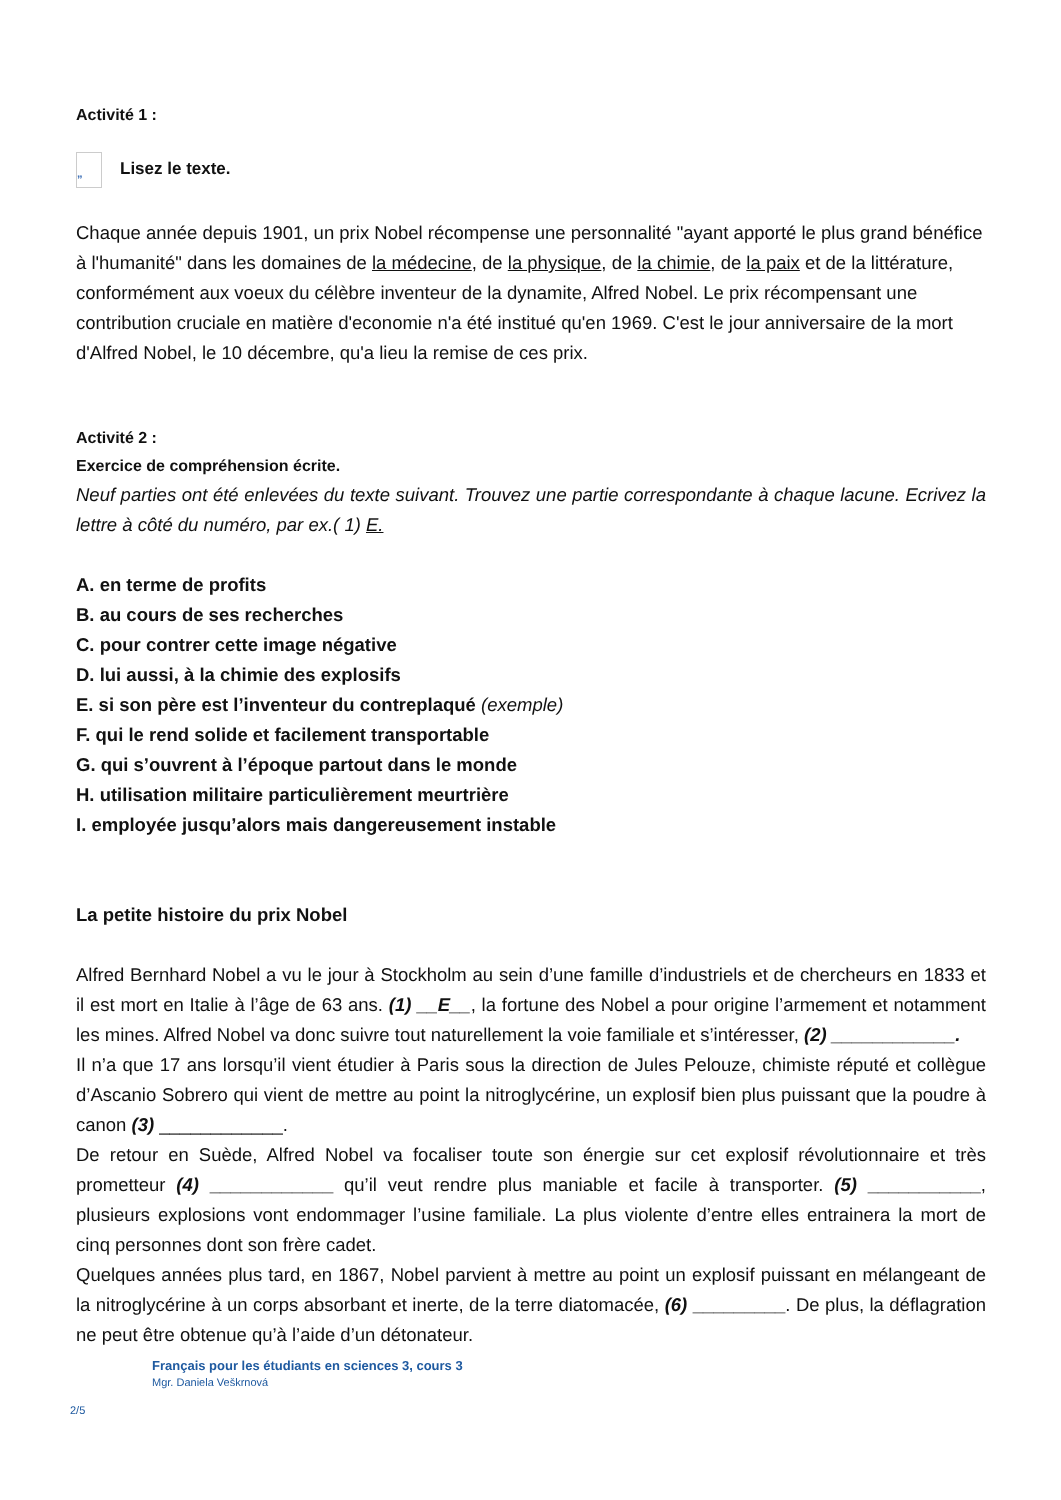Activité 1 :
” Lisez le texte.
Chaque année depuis 1901, un prix Nobel récompense une personnalité "ayant apporté le plus grand bénéfice à l'humanité" dans les domaines de la médecine, de la physique, de la chimie, de la paix et de la littérature, conformément aux voeux du célèbre inventeur de la dynamite, Alfred Nobel. Le prix récompensant une contribution cruciale en matière d'economie n'a été institué qu'en 1969. C'est le jour anniversaire de la mort d'Alfred Nobel, le 10 décembre, qu'a lieu la remise de ces prix.
Activité 2 :
Exercice de compréhension écrite.
Neuf parties ont été enlevées du texte suivant. Trouvez une partie correspondante à chaque lacune. Ecrivez la lettre à côté du numéro, par ex.( 1) E.
A. en terme de profits
B. au cours de ses recherches
C. pour contrer cette image négative
D. lui aussi, à la chimie des explosifs
E. si son père est l’inventeur du contreplaqué (exemple)
F. qui le rend solide et facilement transportable
G. qui s’ouvrent à l’époque partout dans le monde
H. utilisation militaire particulièrement meurtrière
I. employée jusqu’alors mais dangereusement instable
La petite histoire du prix Nobel
Alfred Bernhard Nobel a vu le jour à Stockholm au sein d’une famille d’industriels et de chercheurs en 1833 et il est mort en Italie à l’âge de 63 ans. (1) __E__, la fortune des Nobel a pour origine l’armement et notamment les mines. Alfred Nobel va donc suivre tout naturellement la voie familiale et s’intéresser, (2) ____________.
Il n’a que 17 ans lorsqu’il vient étudier à Paris sous la direction de Jules Pelouze, chimiste réputé et collègue d’Ascanio Sobrero qui vient de mettre au point la nitroglycérine, un explosif bien plus puissant que la poudre à canon (3) ____________.
De retour en Suède, Alfred Nobel va focaliser toute son énergie sur cet explosif révolutionnaire et très prometteur (4) ____________ qu’il veut rendre plus maniable et facile à transporter. (5) ___________, plusieurs explosions vont endommager l’usine familiale. La plus violente d’entre elles entrainera la mort de cinq personnes dont son frère cadet.
Quelques années plus tard, en 1867, Nobel parvient à mettre au point un explosif puissant en mélangeant de la nitroglycérine à un corps absorbant et inerte, de la terre diatomacée, (6) _________. De plus, la déflagration ne peut être obtenue qu’à l’aide d’un détonateur.
Français pour les étudiants en sciences 3, cours 3
Mgr. Daniela Veškrnová
2/5